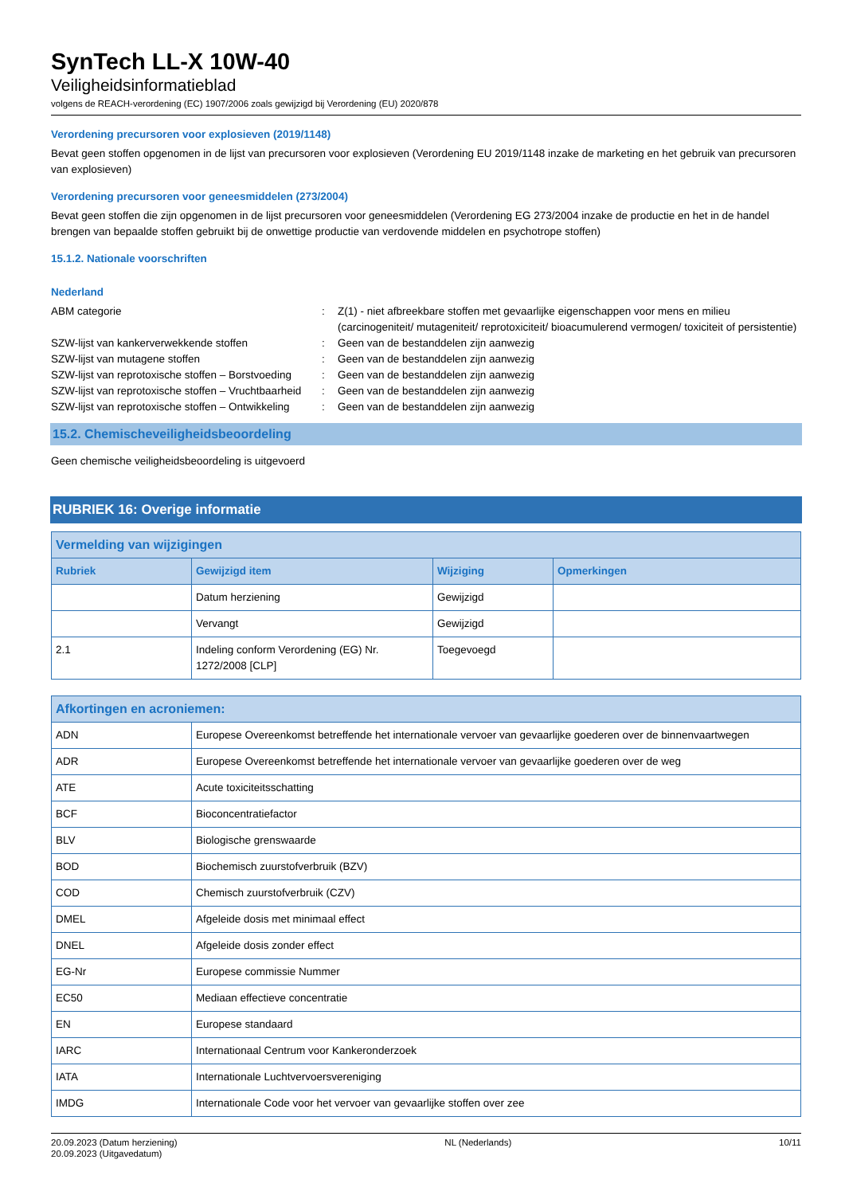SynTech LL-X 10W-40
Veiligheidsinformatieblad
volgens de REACH-verordening (EC) 1907/2006 zoals gewijzigd bij Verordening (EU) 2020/878
Verordening precursoren voor explosieven (2019/1148)
Bevat geen stoffen opgenomen in de lijst van precursoren voor explosieven (Verordening EU 2019/1148 inzake de marketing en het gebruik van precursoren van explosieven)
Verordening precursoren voor geneesmiddelen (273/2004)
Bevat geen stoffen die zijn opgenomen in de lijst precursoren voor geneesmiddelen (Verordening EG 273/2004 inzake de productie en het in de handel brengen van bepaalde stoffen gebruikt bij de onwettige productie van verdovende middelen en psychotrope stoffen)
15.1.2. Nationale voorschriften
Nederland
ABM categorie : Z(1) - niet afbreekbare stoffen met gevaarlijke eigenschappen voor mens en milieu (carcinogeniteit/ mutageniteit/ reprotoxiciteit/ bioacumulerend vermogen/ toxiciteit of persistentie)
SZW-lijst van kankerverwekkende stoffen : Geen van de bestanddelen zijn aanwezig
SZW-lijst van mutagene stoffen : Geen van de bestanddelen zijn aanwezig
SZW-lijst van reprotoxische stoffen – Borstvoeding
: Geen van de bestanddelen zijn aanwezig
SZW-lijst van reprotoxische stoffen – Vruchtbaarheid
: Geen van de bestanddelen zijn aanwezig
SZW-lijst van reprotoxische stoffen – Ontwikkeling
: Geen van de bestanddelen zijn aanwezig
15.2. Chemischeveiligheidsbeoordeling
Geen chemische veiligheidsbeoordeling is uitgevoerd
RUBRIEK 16: Overige informatie
| Vermelding van wijzigingen | | | |
| --- | --- | --- | --- |
| Rubriek | Gewijzigd item | Wijziging | Opmerkingen |
| | Datum herziening | Gewijzigd | |
| | Vervangt | Gewijzigd | |
| 2.1 | Indeling conform Verordening (EG) Nr. 1272/2008 [CLP] | Toegevoegd | |
| Afkortingen en acroniemen: | |
| --- | --- |
| ADN | Europese Overeenkomst betreffende het internationale vervoer van gevaarlijke goederen over de binnenvaartwegen |
| ADR | Europese Overeenkomst betreffende het internationale vervoer van gevaarlijke goederen over de weg |
| ATE | Acute toxiciteitsschatting |
| BCF | Bioconcentratiefactor |
| BLV | Biologische grenswaarde |
| BOD | Biochemisch zuurstofverbruik (BZV) |
| COD | Chemisch zuurstofverbruik (CZV) |
| DMEL | Afgeleide dosis met minimaal effect |
| DNEL | Afgeleide dosis zonder effect |
| EG-Nr | Europese commissie Nummer |
| EC50 | Mediaan effectieve concentratie |
| EN | Europese standaard |
| IARC | Internationaal Centrum voor Kankeronderzoek |
| IATA | Internationale Luchtvervoersvereniging |
| IMDG | Internationale Code voor het vervoer van gevaarlijke stoffen over zee |
20.09.2023 (Datum herziening)
20.09.2023 (Uitgavedatum)
NL (Nederlands) 10/11